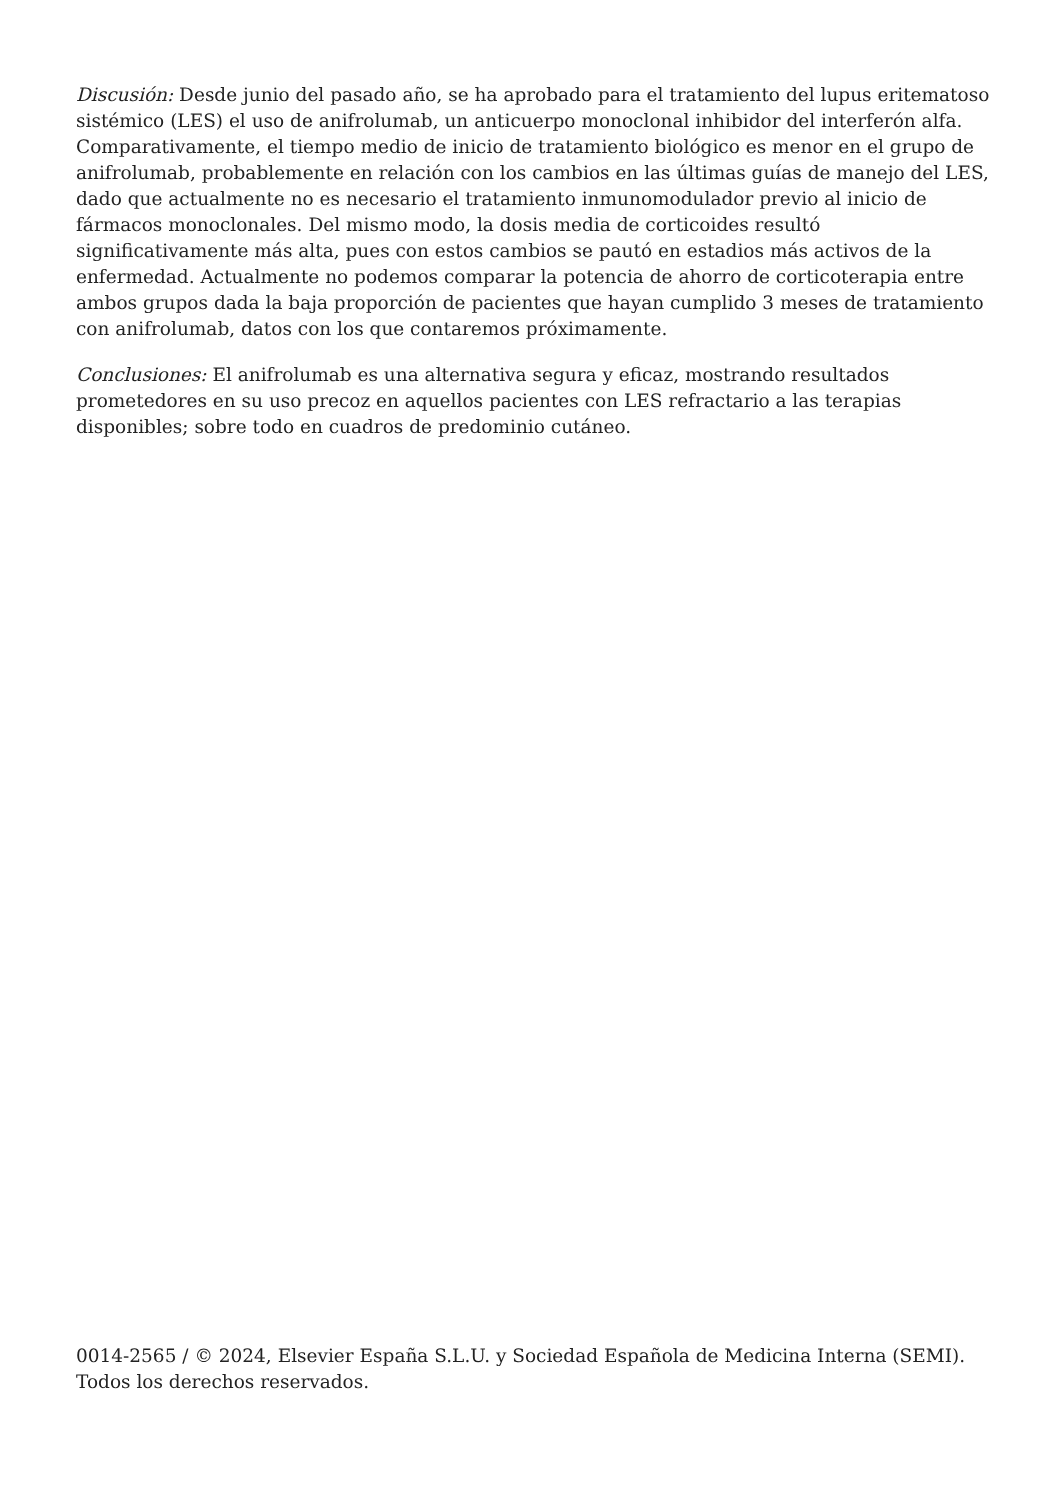Discusión: Desde junio del pasado año, se ha aprobado para el tratamiento del lupus eritematoso sistémico (LES) el uso de anifrolumab, un anticuerpo monoclonal inhibidor del interferón alfa. Comparativamente, el tiempo medio de inicio de tratamiento biológico es menor en el grupo de anifrolumab, probablemente en relación con los cambios en las últimas guías de manejo del LES, dado que actualmente no es necesario el tratamiento inmunomodulador previo al inicio de fármacos monoclonales. Del mismo modo, la dosis media de corticoides resultó significativamente más alta, pues con estos cambios se pautó en estadios más activos de la enfermedad. Actualmente no podemos comparar la potencia de ahorro de corticoterapia entre ambos grupos dada la baja proporción de pacientes que hayan cumplido 3 meses de tratamiento con anifrolumab, datos con los que contaremos próximamente.
Conclusiones: El anifrolumab es una alternativa segura y eficaz, mostrando resultados prometedores en su uso precoz en aquellos pacientes con LES refractario a las terapias disponibles; sobre todo en cuadros de predominio cutáneo.
0014-2565 / © 2024, Elsevier España S.L.U. y Sociedad Española de Medicina Interna (SEMI). Todos los derechos reservados.